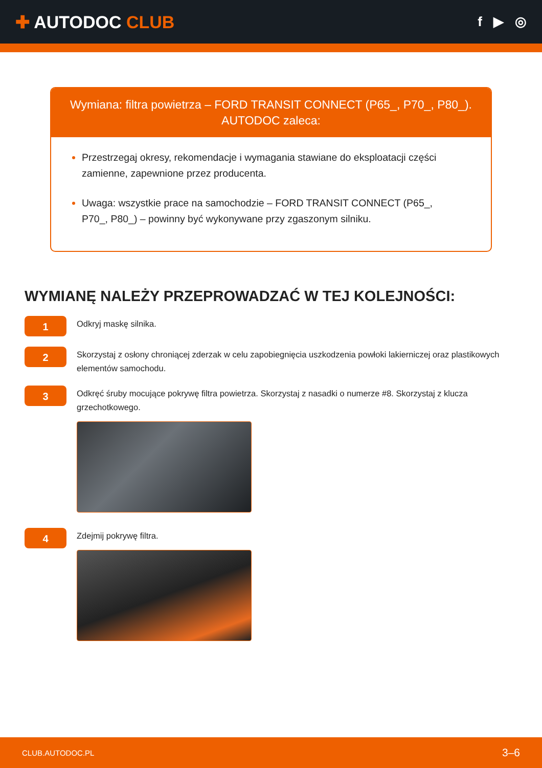✚ AUTODOC CLUB
f ▶ ◎
Wymiana: filtra powietrza – FORD TRANSIT CONNECT (P65_, P70_, P80_). AUTODOC zaleca:
Przestrzegaj okresy, rekomendacje i wymagania stawiane do eksploatacji części zamienne, zapewnione przez producenta.
Uwaga: wszystkie prace na samochodzie – FORD TRANSIT CONNECT (P65_, P70_, P80_) – powinny być wykonywane przy zgaszonym silniku.
WYMIANĘ NALEŻY PRZEPROWADZAĆ W TEJ KOLEJNOŚCI:
1
Odkryj maskę silnika.
2
Skorzystaj z osłony chroniącej zderzak w celu zapobiegnięcia uszkodzenia powłoki lakierniczej oraz plastikowych elementów samochodu.
3
Odkręć śruby mocujące pokrywę filtra powietrza. Skorzystaj z nasadki o numerze #8. Skorzystaj z klucza grzechotkowego.
4
Zdejmij pokrywę filtra.
CLUB.AUTODOC.PL 3–6